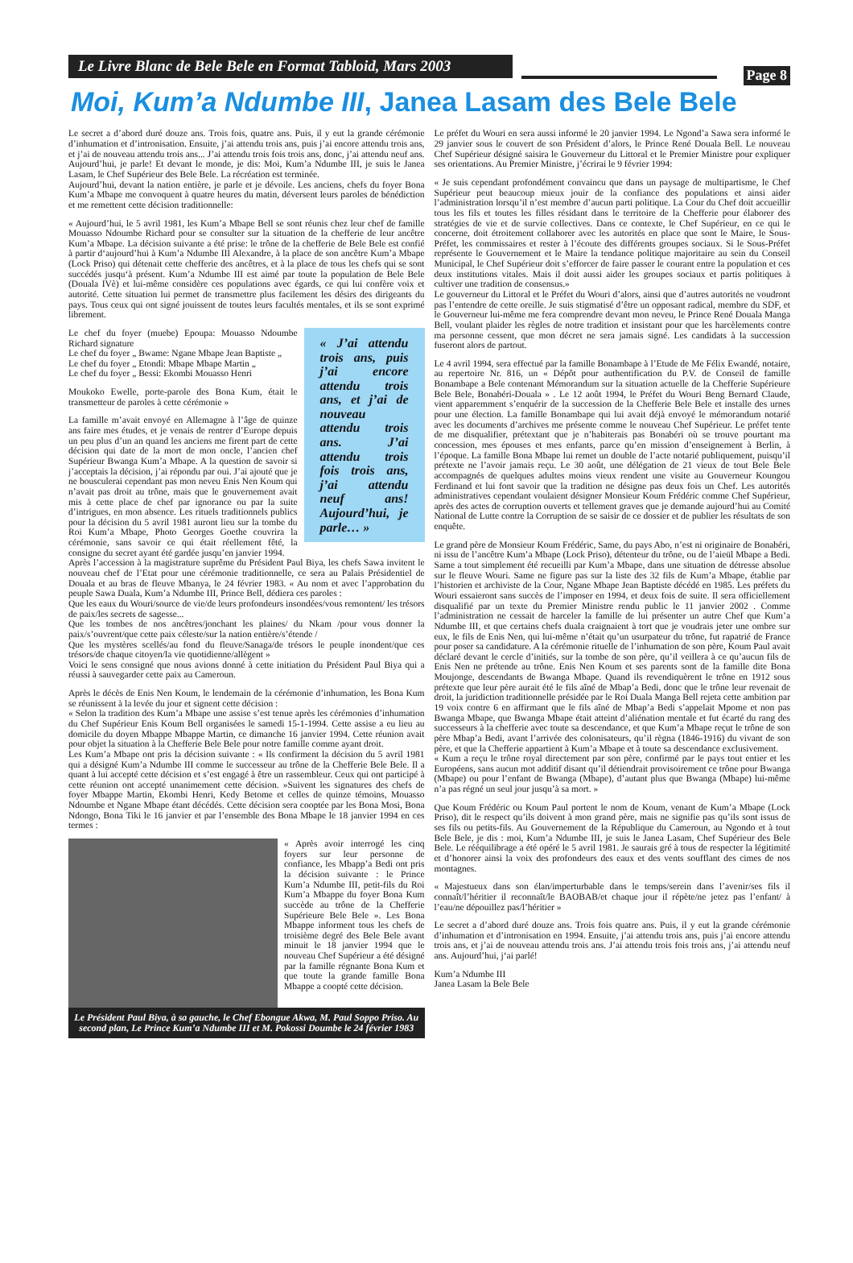Le Livre Blanc de Bele Bele en Format Tabloid, Mars 2003 Page 8
Moi, Kum’a Ndumbe III, Janea Lasam des Bele Bele
Le secret a d’abord duré douze ans. Trois fois, quatre ans. Puis, il y eut la grande cérémonie d’inhumation et d’intronisation. Ensuite, j’ai attendu trois ans, puis j’ai encore attendu trois ans, et j’ai de nouveau attendu trois ans... J’ai attendu trois fois trois ans, donc, j’ai attendu neuf ans. Aujourd’hui, je parle! Et devant le monde, je dis: Moi, Kum’a Ndumbe III, je suis le Janea Lasam, le Chef Supérieur des Bele Bele. La récréation est terminée.
Aujourd’hui, devant la nation entière, je parle et je dévoile. Les anciens, chefs du foyer Bona Kum’a Mbape me convoquent à quatre heures du matin, déversent leurs paroles de bénédiction et me remettent cette décision traditionnelle:
« Aujourd’hui, le 5 avril 1981, les Kum’a Mbape Bell se sont réunis chez leur chef de famille Mouasso Ndoumbe Richard pour se consulter sur la situation de la chefferie de leur ancêtre Kum’a Mbape. La décision suivante a été prise: le trône de la chefferie de Bele Bele est confié à partir d‘aujourd’hui à Kum’a Ndumbe III Alexandre, à la place de son ancêtre Kum’a Mbape (Lock Priso) qui détenait cette chefferie des ancêtres, et à la place de tous les chefs qui se sont succédés jusqu‘à présent. Kum’a Ndumbe III est aimé par toute la population de Bele Bele (Douala IVè) et lui-même considère ces populations avec égards, ce qui lui confère voix et autorité. Cette situation lui permet de transmettre plus facilement les désirs des dirigeants du pays. Tous ceux qui ont signé jouissent de toutes leurs facultés mentales, et ils se sont exprimé librement.
« J’ai attendu trois ans, puis j’ai encore attendu trois ans, et j’ai de nouveau attendu trois ans. J’ai attendu trois fois trois ans, j’ai attendu neuf ans! Aujourd’hui, je parle… »
Le chef du foyer (muebe) Epoupa: Mouasso Ndoumbe Richard signature
Le chef du foyer „ Bwame: Ngane Mbape Jean Baptiste „
Le chef du foyer „ Etondi: Mbape Mbape Martin „
Le chef du foyer „ Bessi: Ekombi Mouasso Henri
Moukoko Ewelle, porte-parole des Bona Kum, était le transmetteur de paroles à cette cérémonie »
La famille m’avait envoyé en Allemagne à l’âge de quinze ans faire mes études, et je venais de rentrer d’Europe depuis un peu plus d’un an quand les anciens me firent part de cette décision qui date de la mort de mon oncle, l’ancien chef Supérieur Bwanga Kum’a Mbape. A la question de savoir si j’acceptais la décision, j’ai répondu par oui. J’ai ajouté que je ne bousculerai cependant pas mon neveu Enis Nen Koum qui n’avait pas droit au trône, mais que le gouvernement avait mis à cette place de chef par ignorance ou par la suite d’intrigues, en mon absence. Les rituels traditionnels publics pour la décision du 5 avril 1981 auront lieu sur la tombe du Roi Kum’a Mbape, Photo Georges Goethe couvrira la cérémonie, sans savoir ce qui était réellement fêté, la consigne du secret ayant été gardée jusqu’en janvier 1994.
Après l’accession à la magistrature suprême du Président Paul Biya, les chefs Sawa invitent le nouveau chef de l’Etat pour une cérémonie traditionnelle, ce sera au Palais Présidentiel de Douala et au bras de fleuve Mbanya, le 24 février 1983. « Au nom et avec l’approbation du peuple Sawa Duala, Kum’a Ndumbe III, Prince Bell, dédiera ces paroles :
Que les eaux du Wouri/source de vie/de leurs profondeurs insondées/vous remontent/ les trésors de paix/les secrets de sagesse...
Que les tombes de nos ancêtres/jonchant les plaines/ du Nkam /pour vous donner la paix/s’ouvrent/que cette paix céleste/sur la nation entière/s’étende /
Que les mystères scellés/au fond du fleuve/Sanaga/de trésors le peuple inondent/que ces trésors/de chaque citoyen/la vie quotidienne/allègent »
Voici le sens consigné que nous avions donné à cette initiation du Président Paul Biya qui a réussi à sauvegarder cette paix au Cameroun.
Après le décès de Enis Nen Koum, le lendemain de la cérémonie d’inhumation, les Bona Kum se réunissent à la levée du jour et signent cette décision :
« Selon la tradition des Kum’a Mbape une assise s’est tenue après les cérémonies d’inhumation du Chef Supérieur Enis Koum Bell organisées le samedi 15-1-1994. Cette assise a eu lieu au domicile du doyen Mbappe Mbappe Martin, ce dimanche 16 janvier 1994. Cette réunion avait pour objet la situation à la Chefferie Bele Bele pour notre famille comme ayant droit.
Les Kum’a Mbape ont pris la décision suivante : « Ils confirment la décision du 5 avril 1981 qui a désigné Kum’a Ndumbe III comme le successeur au trône de la Chefferie Bele Bele. Il a quant à lui accepté cette décision et s’est engagé à être un rassembleur. Ceux qui ont participé à cette réunion ont accepté unanimement cette décision. »Suivent les signatures des chefs de foyer Mbappe Martin, Ekombi Henri, Kedy Betome et celles de quinze témoins, Mouasso Ndoumbe et Ngane Mbape étant décédés. Cette décision sera cooptée par les Bona Mosi, Bona Ndongo, Bona Tiki le 16 janvier et par l’ensemble des Bona Mbape le 18 janvier 1994 en ces termes :
« Après avoir interrogé les cinq foyers sur leur personne de confiance, les Mbapp’a Bedi ont pris la décision suivante : le Prince Kum’a Ndumbe III, petit-fils du Roi Kum’a Mbappe du foyer Bona Kum succède au trône de la Chefferie Supérieure Bele Bele ». Les Bona Mbappe informent tous les chefs de troisième degré des Bele Bele avant minuit le 18 janvier 1994 que le nouveau Chef Supérieur a été désigné par la famille régnante Bona Kum et que toute la grande famille Bona Mbappe a coopté cette décision.
Le Président Paul Biya, à sa gauche, le Chef Ebongue Akwa, M. Paul Soppo Priso. Au second plan, Le Prince Kum’a Ndumbe III et M. Pokossi Doumbe le 24 février 1983
Le préfet du Wouri en sera aussi informé le 20 janvier 1994. Le Ngond’a Sawa sera informé le 29 janvier sous le couvert de son Président d’alors, le Prince René Douala Bell. Le nouveau Chef Supérieur désigné saisira le Gouverneur du Littoral et le Premier Ministre pour expliquer ses orientations. Au Premier Ministre, j’écrirai le 9 février 1994:
« Je suis cependant profondément convaincu que dans un paysage de multipartisme, le Chef Supérieur peut beaucoup mieux jouir de la confiance des populations et ainsi aider l’administration lorsqu’il n’est membre d’aucun parti politique. La Cour du Chef doit accueillir tous les fils et toutes les filles résidant dans le territoire de la Chefferie pour élaborer des stratégies de vie et de survie collectives. Dans ce contexte, le Chef Supérieur, en ce qui le concerne, doit étroitement collaborer avec les autorités en place que sont le Maire, le Sous-Préfet, les commissaires et rester à l’écoute des différents groupes sociaux. Si le Sous-Préfet représente le Gouvernement et le Maire la tendance politique majoritaire au sein du Conseil Municipal, le Chef Supérieur doit s’efforcer de faire passer le courant entre la population et ces deux institutions vitales. Mais il doit aussi aider les groupes sociaux et partis politiques à cultiver une tradition de consensus.»
Le gouverneur du Littoral et le Préfet du Wouri d’alors, ainsi que d’autres autorités ne voudront pas l’entendre de cette oreille. Je suis stigmatisé d’être un opposant radical, membre du SDF, et le Gouverneur lui-même me fera comprendre devant mon neveu, le Prince René Douala Manga Bell, voulant plaider les règles de notre tradition et insistant pour que les harcèlements contre ma personne cessent, que mon décret ne sera jamais signé. Les candidats à la succession fuseront alors de partout.
Le 4 avril 1994, sera effectué par la famille Bonambape à l’Etude de Me Félix Ewandé, notaire, au repertoire Nr. 816, un « Dépôt pour authentification du P.V. de Conseil de famille Bonambape a Bele contenant Mémorandum sur la situation actuelle de la Chefferie Supérieure Bele Bele, Bonabéri-Douala » . Le 12 août 1994, le Préfet du Wouri Beng Bernard Claude, vient apparemment s’enquérir de la succession de la Chefferie Bele Bele et installe des urnes pour une élection. La famille Bonambape qui lui avait déjà envoyé le mémorandum notarié avec les documents d’archives me présente comme le nouveau Chef Supérieur. Le préfet tente de me disqualifier, prétextant que je n’habiterais pas Bonabéri où se trouve pourtant ma concession, mes épouses et mes enfants, parce qu’en mission d’enseignement à Berlin, à l’époque. La famille Bona Mbape lui remet un double de l’acte notarié publiquement, puisqu’il prétexte ne l’avoir jamais reçu. Le 30 août, une délégation de 21 vieux de tout Bele Bele accompagnés de quelques adultes moins vieux rendent une visite au Gouverneur Koungou Ferdinand et lui font savoir que la tradition ne désigne pas deux fois un Chef. Les autorités administratives cependant voulaient désigner Monsieur Koum Frédéric comme Chef Supérieur, après des actes de corruption ouverts et tellement graves que je demande aujourd’hui au Comité National de Lutte contre la Corruption de se saisir de ce dossier et de publier les résultats de son enquête.
Le grand père de Monsieur Koum Frédéric, Same, du pays Abo, n’est ni originaire de Bonabéri, ni issu de l’ancêtre Kum’a Mbape (Lock Priso), détenteur du trône, ou de l’aieül Mbape a Bedi. Same a tout simplement été recueilli par Kum’a Mbape, dans une situation de détresse absolue sur le fleuve Wouri. Same ne figure pas sur la liste des 32 fils de Kum’a Mbape, établie par l’historien et archiviste de la Cour, Ngane Mbape Jean Baptiste décédé en 1985. Les préfets du Wouri essaieront sans succès de l’imposer en 1994, et deux fois de suite. Il sera officiellement disqualifié par un texte du Premier Ministre rendu public le 11 janvier 2002 . Comme l’administration ne cessait de harceler la famille de lui présenter un autre Chef que Kum’a Ndumbe III, et que certains chefs duala craignaient à tort que je voudrais jeter une ombre sur eux, le fils de Enis Nen, qui lui-même n’était qu’un usurpateur du trône, fut rapatrié de France pour poser sa candidature. A la cérémonie rituelle de l’inhumation de son père, Koum Paul avait déclaré devant le cercle d’initiés, sur la tombe de son père, qu’il veillera à ce qu’aucun fils de Enis Nen ne prétende au trône. Enis Nen Koum et ses parents sont de la famille dite Bona Moujonge, descendants de Bwanga Mbape. Quand ils revendiquèrent le trône en 1912 sous prétexte que leur père aurait été le fils aîné de Mbap’a Bedi, donc que le trône leur revenait de droit, la juridiction traditionnelle présidée par le Roi Duala Manga Bell rejeta cette ambition par 19 voix contre 6 en affirmant que le fils aîné de Mbap’a Bedi s’appelait Mpome et non pas Bwanga Mbape, que Bwanga Mbape était atteint d’aliénation mentale et fut écarté du rang des successeurs à la chefferie avec toute sa descendance, et que Kum’a Mbape reçut le trône de son père Mbap’a Bedi, avant l’arrivée des colonisateurs, qu’il règna (1846-1916) du vivant de son père, et que la Chefferie appartient à Kum’a Mbape et à toute sa descendance exclusivement.
« Kum a reçu le trône royal directement par son père, confirmé par le pays tout entier et les Européens, sans aucun mot additif disant qu’il détiendrait provisoirement ce trône pour Bwanga (Mbape) ou pour l’enfant de Bwanga (Mbape), d’autant plus que Bwanga (Mbape) lui-même n’a pas régné un seul jour jusqu’à sa mort. »
Que Koum Frédéric ou Koum Paul portent le nom de Koum, venant de Kum’a Mbape (Lock Priso), dit le respect qu’ils doivent à mon grand père, mais ne signifie pas qu’ils sont issus de ses fils ou petits-fils. Au Gouvernement de la République du Cameroun, au Ngondo et à tout Bele Bele, je dis : moi, Kum’a Ndumbe III, je suis le Janea Lasam, Chef Supérieur des Bele Bele. Le rééquilibrage a été opéré le 5 avril 1981. Je saurais gré à tous de respecter la légitimité et d’honorer ainsi la voix des profondeurs des eaux et des vents soufflant des cimes de nos montagnes.
« Majestueux dans son élan/imperturbable dans le temps/serein dans l’avenir/ses fils il connaît/l’héritier il reconnaît/le BAOBAB/et chaque jour il répète/ne jetez pas l’enfant/ à l’eau/ne dépouillez pas/l’héritier »
Le secret a d’abord duré douze ans. Trois fois quatre ans. Puis, il y eut la grande cérémonie d’inhumation et d’intronisation en 1994. Ensuite, j’ai attendu trois ans, puis j’ai encore attendu trois ans, et j’ai de nouveau attendu trois ans. J’ai attendu trois fois trois ans, j’ai attendu neuf ans. Aujourd’hui, j‘ai parlé!
Kum’a Ndumbe III
Janea Lasam la Bele Bele